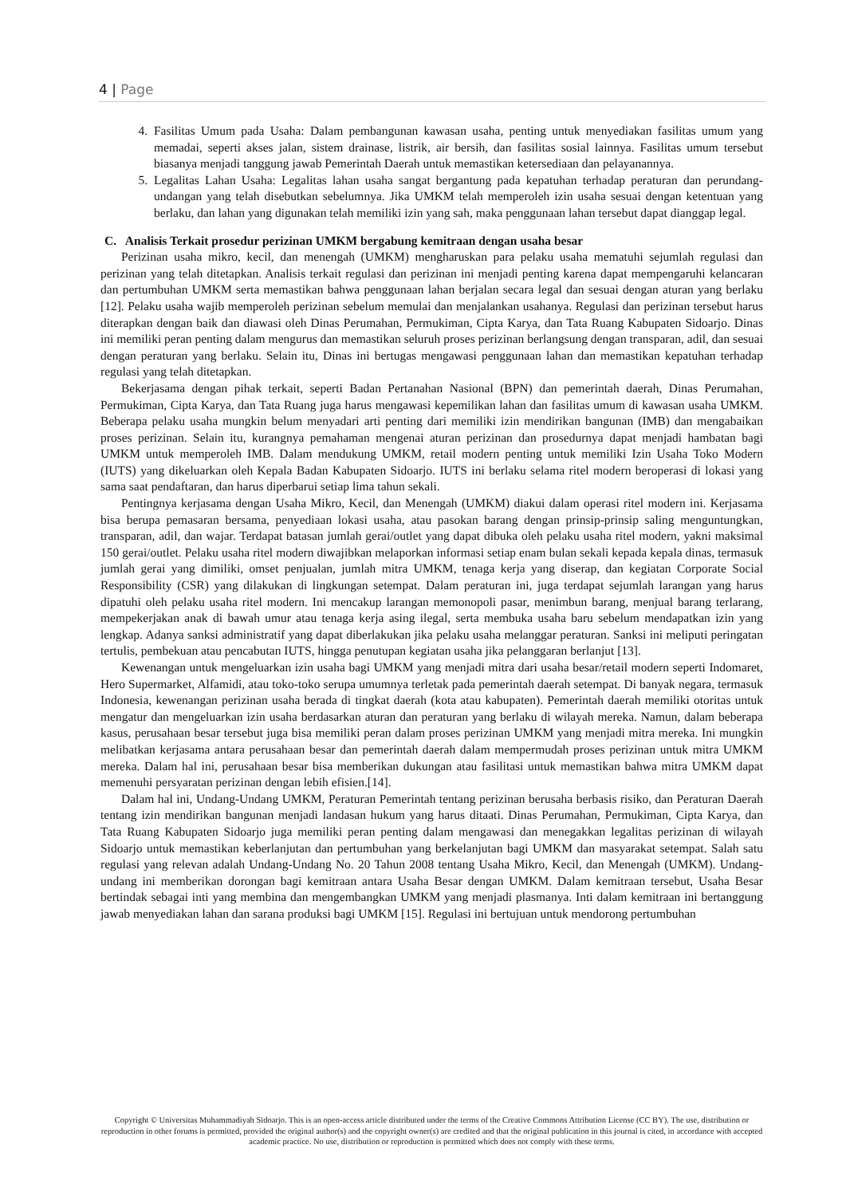4 | Page
4. Fasilitas Umum pada Usaha: Dalam pembangunan kawasan usaha, penting untuk menyediakan fasilitas umum yang memadai, seperti akses jalan, sistem drainase, listrik, air bersih, dan fasilitas sosial lainnya. Fasilitas umum tersebut biasanya menjadi tanggung jawab Pemerintah Daerah untuk memastikan ketersediaan dan pelayanannya.
5. Legalitas Lahan Usaha: Legalitas lahan usaha sangat bergantung pada kepatuhan terhadap peraturan dan perundang-undangan yang telah disebutkan sebelumnya. Jika UMKM telah memperoleh izin usaha sesuai dengan ketentuan yang berlaku, dan lahan yang digunakan telah memiliki izin yang sah, maka penggunaan lahan tersebut dapat dianggap legal.
C. Analisis Terkait prosedur perizinan UMKM bergabung kemitraan dengan usaha besar
Perizinan usaha mikro, kecil, dan menengah (UMKM) mengharuskan para pelaku usaha mematuhi sejumlah regulasi dan perizinan yang telah ditetapkan. Analisis terkait regulasi dan perizinan ini menjadi penting karena dapat mempengaruhi kelancaran dan pertumbuhan UMKM serta memastikan bahwa penggunaan lahan berjalan secara legal dan sesuai dengan aturan yang berlaku [12]. Pelaku usaha wajib memperoleh perizinan sebelum memulai dan menjalankan usahanya. Regulasi dan perizinan tersebut harus diterapkan dengan baik dan diawasi oleh Dinas Perumahan, Permukiman, Cipta Karya, dan Tata Ruang Kabupaten Sidoarjo. Dinas ini memiliki peran penting dalam mengurus dan memastikan seluruh proses perizinan berlangsung dengan transparan, adil, dan sesuai dengan peraturan yang berlaku. Selain itu, Dinas ini bertugas mengawasi penggunaan lahan dan memastikan kepatuhan terhadap regulasi yang telah ditetapkan.
Bekerjasama dengan pihak terkait, seperti Badan Pertanahan Nasional (BPN) dan pemerintah daerah, Dinas Perumahan, Permukiman, Cipta Karya, dan Tata Ruang juga harus mengawasi kepemilikan lahan dan fasilitas umum di kawasan usaha UMKM. Beberapa pelaku usaha mungkin belum menyadari arti penting dari memiliki izin mendirikan bangunan (IMB) dan mengabaikan proses perizinan. Selain itu, kurangnya pemahaman mengenai aturan perizinan dan prosedurnya dapat menjadi hambatan bagi UMKM untuk memperoleh IMB. Dalam mendukung UMKM, retail modern penting untuk memiliki Izin Usaha Toko Modern (IUTS) yang dikeluarkan oleh Kepala Badan Kabupaten Sidoarjo. IUTS ini berlaku selama ritel modern beroperasi di lokasi yang sama saat pendaftaran, dan harus diperbarui setiap lima tahun sekali.
Pentingnya kerjasama dengan Usaha Mikro, Kecil, dan Menengah (UMKM) diakui dalam operasi ritel modern ini. Kerjasama bisa berupa pemasaran bersama, penyediaan lokasi usaha, atau pasokan barang dengan prinsip-prinsip saling menguntungkan, transparan, adil, dan wajar. Terdapat batasan jumlah gerai/outlet yang dapat dibuka oleh pelaku usaha ritel modern, yakni maksimal 150 gerai/outlet. Pelaku usaha ritel modern diwajibkan melaporkan informasi setiap enam bulan sekali kepada kepala dinas, termasuk jumlah gerai yang dimiliki, omset penjualan, jumlah mitra UMKM, tenaga kerja yang diserap, dan kegiatan Corporate Social Responsibility (CSR) yang dilakukan di lingkungan setempat. Dalam peraturan ini, juga terdapat sejumlah larangan yang harus dipatuhi oleh pelaku usaha ritel modern. Ini mencakup larangan memonopoli pasar, menimbun barang, menjual barang terlarang, mempekerjakan anak di bawah umur atau tenaga kerja asing ilegal, serta membuka usaha baru sebelum mendapatkan izin yang lengkap. Adanya sanksi administratif yang dapat diberlakukan jika pelaku usaha melanggar peraturan. Sanksi ini meliputi peringatan tertulis, pembekuan atau pencabutan IUTS, hingga penutupan kegiatan usaha jika pelanggaran berlanjut [13].
Kewenangan untuk mengeluarkan izin usaha bagi UMKM yang menjadi mitra dari usaha besar/retail modern seperti Indomaret, Hero Supermarket, Alfamidi, atau toko-toko serupa umumnya terletak pada pemerintah daerah setempat. Di banyak negara, termasuk Indonesia, kewenangan perizinan usaha berada di tingkat daerah (kota atau kabupaten). Pemerintah daerah memiliki otoritas untuk mengatur dan mengeluarkan izin usaha berdasarkan aturan dan peraturan yang berlaku di wilayah mereka. Namun, dalam beberapa kasus, perusahaan besar tersebut juga bisa memiliki peran dalam proses perizinan UMKM yang menjadi mitra mereka. Ini mungkin melibatkan kerjasama antara perusahaan besar dan pemerintah daerah dalam mempermudah proses perizinan untuk mitra UMKM mereka. Dalam hal ini, perusahaan besar bisa memberikan dukungan atau fasilitasi untuk memastikan bahwa mitra UMKM dapat memenuhi persyaratan perizinan dengan lebih efisien.[14].
Dalam hal ini, Undang-Undang UMKM, Peraturan Pemerintah tentang perizinan berusaha berbasis risiko, dan Peraturan Daerah tentang izin mendirikan bangunan menjadi landasan hukum yang harus ditaati. Dinas Perumahan, Permukiman, Cipta Karya, dan Tata Ruang Kabupaten Sidoarjo juga memiliki peran penting dalam mengawasi dan menegakkan legalitas perizinan di wilayah Sidoarjo untuk memastikan keberlanjutan dan pertumbuhan yang berkelanjutan bagi UMKM dan masyarakat setempat. Salah satu regulasi yang relevan adalah Undang-Undang No. 20 Tahun 2008 tentang Usaha Mikro, Kecil, dan Menengah (UMKM). Undang-undang ini memberikan dorongan bagi kemitraan antara Usaha Besar dengan UMKM. Dalam kemitraan tersebut, Usaha Besar bertindak sebagai inti yang membina dan mengembangkan UMKM yang menjadi plasmanya. Inti dalam kemitraan ini bertanggung jawab menyediakan lahan dan sarana produksi bagi UMKM [15]. Regulasi ini bertujuan untuk mendorong pertumbuhan
Copyright © Universitas Muhammadiyah Sidoarjo. This is an open-access article distributed under the terms of the Creative Commons Attribution License (CC BY). The use, distribution or reproduction in other forums is permitted, provided the original author(s) and the copyright owner(s) are credited and that the original publication in this journal is cited, in accordance with accepted academic practice. No use, distribution or reproduction is permitted which does not comply with these terms.